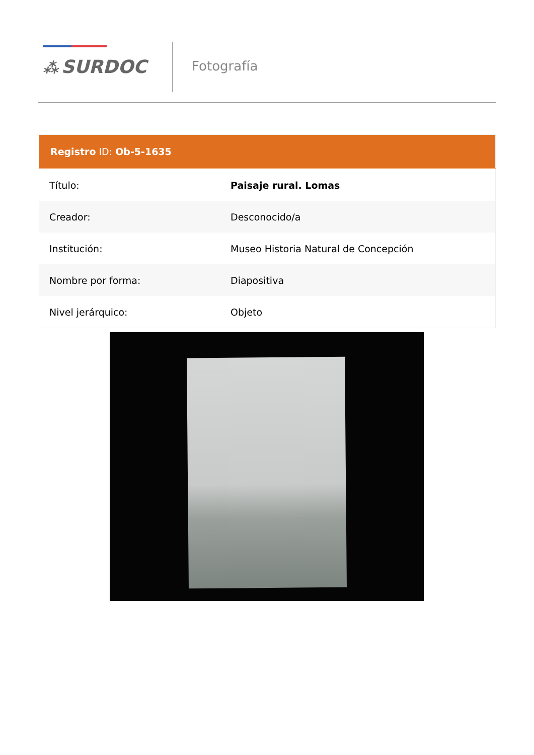⁂ SURDOC Fotografía
| Registro ID: Ob-5-1635 | |
| --- | --- |
| Título: | Paisaje rural. Lomas |
| Creador: | Desconocido/a |
| Institución: | Museo Historia Natural de Concepción |
| Nombre por forma: | Diapositiva |
| Nivel jerárquico: | Objeto |